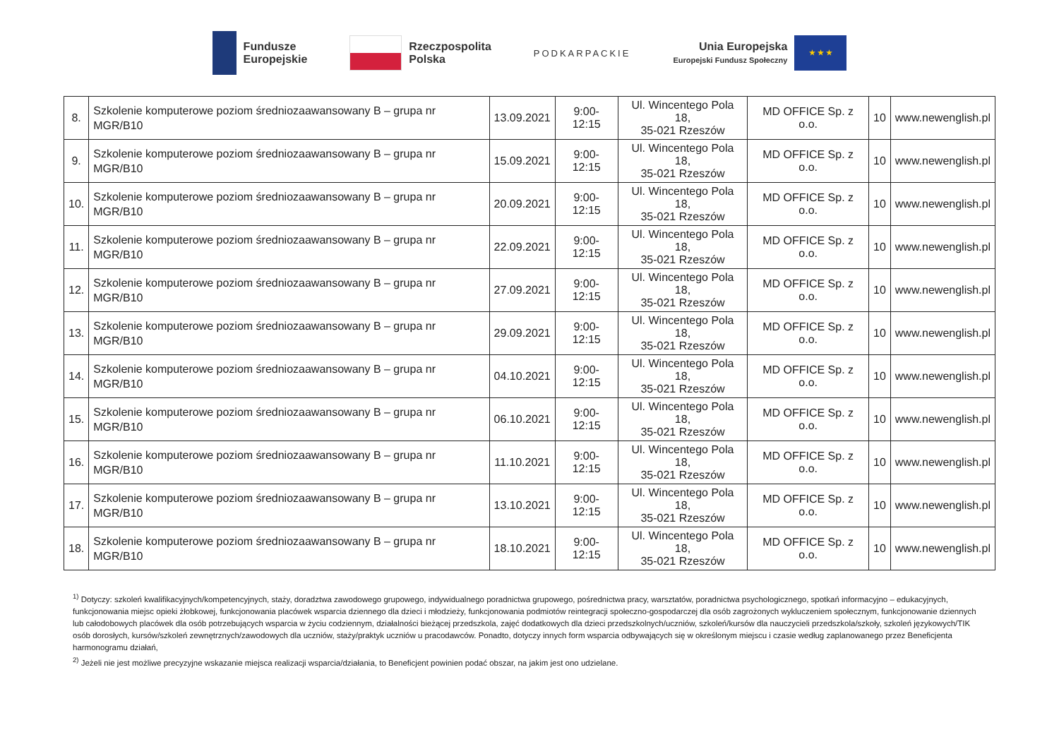Fundusze
Europejskie
Rzeczpospolita
Polska
PODKARPACKIE
Unia Europejska
Europejski Fundusz Społeczny
★ ★ ★
| 8. | Szkolenie komputerowe poziom średniozaawansowany B – grupa nr MGR/B10 | 13.09.2021 | 9:00-12:15 | Ul. Wincentego Pola 18, 35-021 Rzeszów | MD OFFICE Sp. z o.o. | 10 | www.newenglish.pl |
| 9. | Szkolenie komputerowe poziom średniozaawansowany B – grupa nr MGR/B10 | 15.09.2021 | 9:00-12:15 | Ul. Wincentego Pola 18, 35-021 Rzeszów | MD OFFICE Sp. z o.o. | 10 | www.newenglish.pl |
| 10. | Szkolenie komputerowe poziom średniozaawansowany B – grupa nr MGR/B10 | 20.09.2021 | 9:00-12:15 | Ul. Wincentego Pola 18, 35-021 Rzeszów | MD OFFICE Sp. z o.o. | 10 | www.newenglish.pl |
| 11. | Szkolenie komputerowe poziom średniozaawansowany B – grupa nr MGR/B10 | 22.09.2021 | 9:00-12:15 | Ul. Wincentego Pola 18, 35-021 Rzeszów | MD OFFICE Sp. z o.o. | 10 | www.newenglish.pl |
| 12. | Szkolenie komputerowe poziom średniozaawansowany B – grupa nr MGR/B10 | 27.09.2021 | 9:00-12:15 | Ul. Wincentego Pola 18, 35-021 Rzeszów | MD OFFICE Sp. z o.o. | 10 | www.newenglish.pl |
| 13. | Szkolenie komputerowe poziom średniozaawansowany B – grupa nr MGR/B10 | 29.09.2021 | 9:00-12:15 | Ul. Wincentego Pola 18, 35-021 Rzeszów | MD OFFICE Sp. z o.o. | 10 | www.newenglish.pl |
| 14. | Szkolenie komputerowe poziom średniozaawansowany B – grupa nr MGR/B10 | 04.10.2021 | 9:00-12:15 | Ul. Wincentego Pola 18, 35-021 Rzeszów | MD OFFICE Sp. z o.o. | 10 | www.newenglish.pl |
| 15. | Szkolenie komputerowe poziom średniozaawansowany B – grupa nr MGR/B10 | 06.10.2021 | 9:00-12:15 | Ul. Wincentego Pola 18, 35-021 Rzeszów | MD OFFICE Sp. z o.o. | 10 | www.newenglish.pl |
| 16. | Szkolenie komputerowe poziom średniozaawansowany B – grupa nr MGR/B10 | 11.10.2021 | 9:00-12:15 | Ul. Wincentego Pola 18, 35-021 Rzeszów | MD OFFICE Sp. z o.o. | 10 | www.newenglish.pl |
| 17. | Szkolenie komputerowe poziom średniozaawansowany B – grupa nr MGR/B10 | 13.10.2021 | 9:00-12:15 | Ul. Wincentego Pola 18, 35-021 Rzeszów | MD OFFICE Sp. z o.o. | 10 | www.newenglish.pl |
| 18. | Szkolenie komputerowe poziom średniozaawansowany B – grupa nr MGR/B10 | 18.10.2021 | 9:00-12:15 | Ul. Wincentego Pola 18, 35-021 Rzeszów | MD OFFICE Sp. z o.o. | 10 | www.newenglish.pl |
<sup>1)</sup> Dotyczy: szkoleń kwalifikacyjnych/kompetencyjnych, staży, doradztwa zawodowego grupowego, indywidualnego poradnictwa grupowego, pośrednictwa pracy, warsztatów, poradnictwa psychologicznego, spotkań informacyjno – edukacyjnych, funkcjonowania miejsc opieki żłobkowej, funkcjonowania placówek wsparcia dziennego dla dzieci i młodzieży, funkcjonowania podmiotów reintegracji społeczno-gospodarczej dla osób zagrożonych wykluczeniem społecznym, funkcjonowanie dziennych lub całodobowych placówek dla osób potrzebujących wsparcia w życiu codziennym, działalności bieżącej przedszkola, zajęć dodatkowych dla dzieci przedszkolnych/uczniów, szkoleń/kursów dla nauczycieli przedszkola/szkoły, szkoleń językowych/TIK osób dorosłych, kursów/szkoleń zewnętrznych/zawodowych dla uczniów, staży/praktyk uczniów u pracodawców. Ponadto, dotyczy innych form wsparcia odbywających się w określonym miejscu i czasie według zaplanowanego przez Beneficjenta harmonogramu działań,
<sup>2)</sup> Jeżeli nie jest możliwe precyzyjne wskazanie miejsca realizacji wsparcia/działania, to Beneficjent powinien podać obszar, na jakim jest ono udzielane.